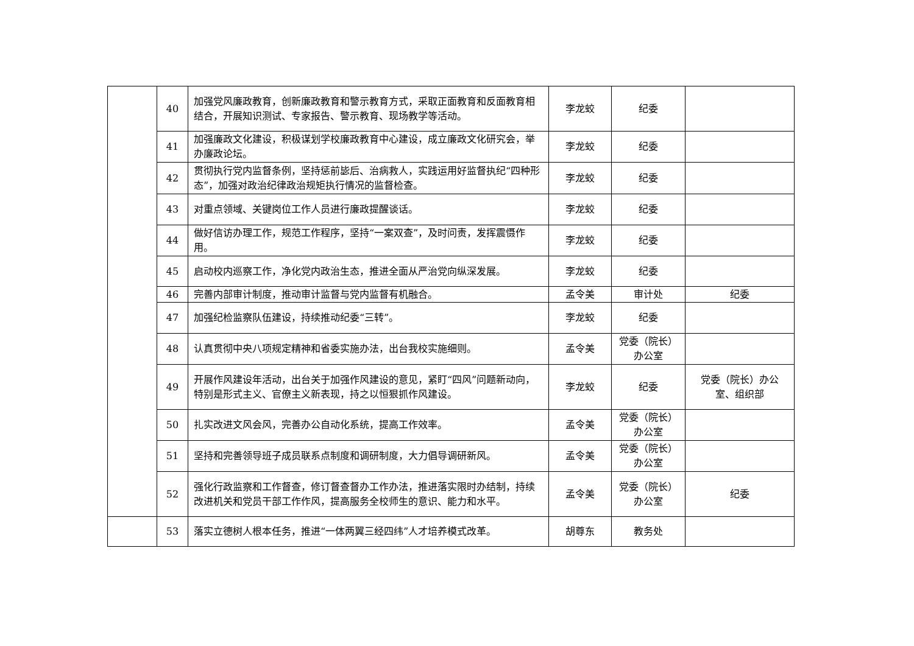| | 40 | 加强党风廉政教育，创新廉政教育和警示教育方式，采取正面教育和反面教育相结合，开展知识测试、专家报告、警示教育、现场教学等活动。 | 李龙蛟 | 纪委 | |
| | 41 | 加强廉政文化建设，积极谋划学校廉政教育中心建设，成立廉政文化研究会，举办廉政论坛。 | 李龙蛟 | 纪委 | |
| | 42 | 贯彻执行党内监督条例，坚持惩前毖后、治病救人，实践运用好监督执纪“四种形态”，加强对政治纪律政治规矩执行情况的监督检查。 | 李龙蛟 | 纪委 | |
| | 43 | 对重点领域、关键岗位工作人员进行廉政提醒谈话。 | 李龙蛟 | 纪委 | |
| | 44 | 做好信访办理工作，规范工作程序，坚持“一案双查”，及时问责，发挥震慑作用。 | 李龙蛟 | 纪委 | |
| | 45 | 启动校内巡察工作，净化党内政治生态，推进全面从严治党向纵深发展。 | 李龙蛟 | 纪委 | |
| | 46 | 完善内部审计制度，推动审计监督与党内监督有机融合。 | 孟令美 | 审计处 | 纪委 |
| | 47 | 加强纪检监察队伍建设，持续推动纪委“三转”。 | 李龙蛟 | 纪委 | |
| | 48 | 认真贯彻中央八项规定精神和省委实施办法，出台我校实施细则。 | 孟令美 | 党委（院长）办公室 | |
| | 49 | 开展作风建设年活动，出台关于加强作风建设的意见，紧盯“四风”问题新动向，特别是形式主义、官僚主义新表现，持之以恒狠抓作风建设。 | 李龙蛟 | 纪委 | 党委（院长）办公室、组织部 |
| | 50 | 扎实改进文风会风，完善办公自动化系统，提高工作效率。 | 孟令美 | 党委（院长）办公室 | |
| | 51 | 坚持和完善领导班子成员联系点制度和调研制度，大力倡导调研新风。 | 孟令美 | 党委（院长）办公室 | |
| | 52 | 强化行政监察和工作督查，修订督查督办工作办法，推进落实限时办结制，持续改进机关和党员干部工作作风，提高服务全校师生的意识、能力和水平。 | 孟令美 | 党委（院长）办公室 | 纪委 |
| | 53 | 落实立德树人根本任务，推进“一体两翼三经四纬”人才培养模式改革。 | 胡尊东 | 教务处 | |